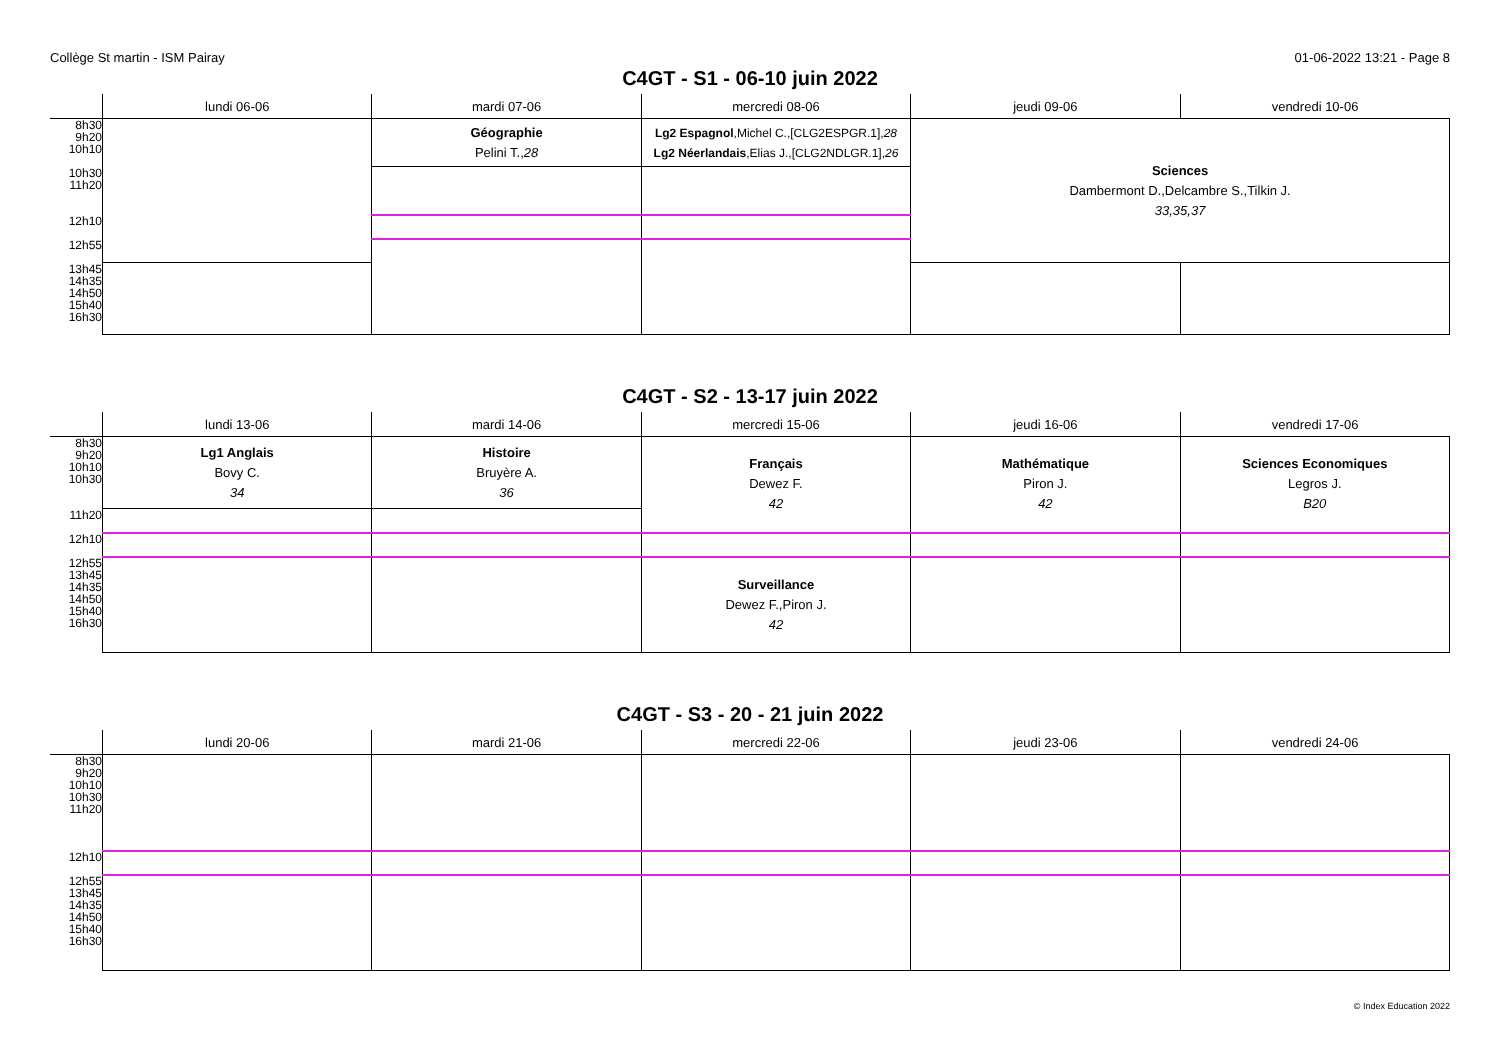Collège St martin - ISM Pairay 01-06-2022 13:21 - Page 8
C4GT - S1 - 06-10 juin 2022
| | lundi 06-06 | mardi 07-06 | mercredi 08-06 | jeudi 09-06 | vendredi 10-06 |
| --- | --- | --- | --- | --- | --- |
| 8h30 9h20 10h10 | | Géographie Pelini T., 28 | Lg2 Espagnol ,Michel C.,[CLG2ESPGR.1], 28 Lg2 Néerlandais ,Elias J.,[CLG2NDLGR.1], 26 | Sciences Dambermont D.,Delcambre S.,Tilkin J. 33,35,37 | |
| 10h30 11h20 | | | | | |
| 12h10 | | | | | |
| 12h55 | | | | | |
| 13h45 14h35 14h50 15h40 16h30 | | | | | |
C4GT - S2 - 13-17 juin 2022
| | lundi 13-06 | mardi 14-06 | mercredi 15-06 | jeudi 16-06 | vendredi 17-06 |
| --- | --- | --- | --- | --- | --- |
| 8h30 9h20 10h10 10h30 | Lg1 Anglais Bovy C. 34 | Histoire Bruyère A. 36 | Français Dewez F. 42 | Mathématique Piron J. 42 | Sciences Economiques Legros J. B20 |
| 11h20 | | | | | |
| 12h10 | | | | | |
| 12h55 13h45 14h35 14h50 15h40 16h30 | | | Surveillance Dewez F.,Piron J. 42 | | |
C4GT - S3 - 20 - 21 juin 2022
| | lundi 20-06 | mardi 21-06 | mercredi 22-06 | jeudi 23-06 | vendredi 24-06 |
| --- | --- | --- | --- | --- | --- |
| 8h30 9h20 10h10 10h30 11h20 | | | | | |
| 12h10 | | | | | |
| 12h55 13h45 14h35 14h50 15h40 16h30 | | | | | |
© Index Education 2022